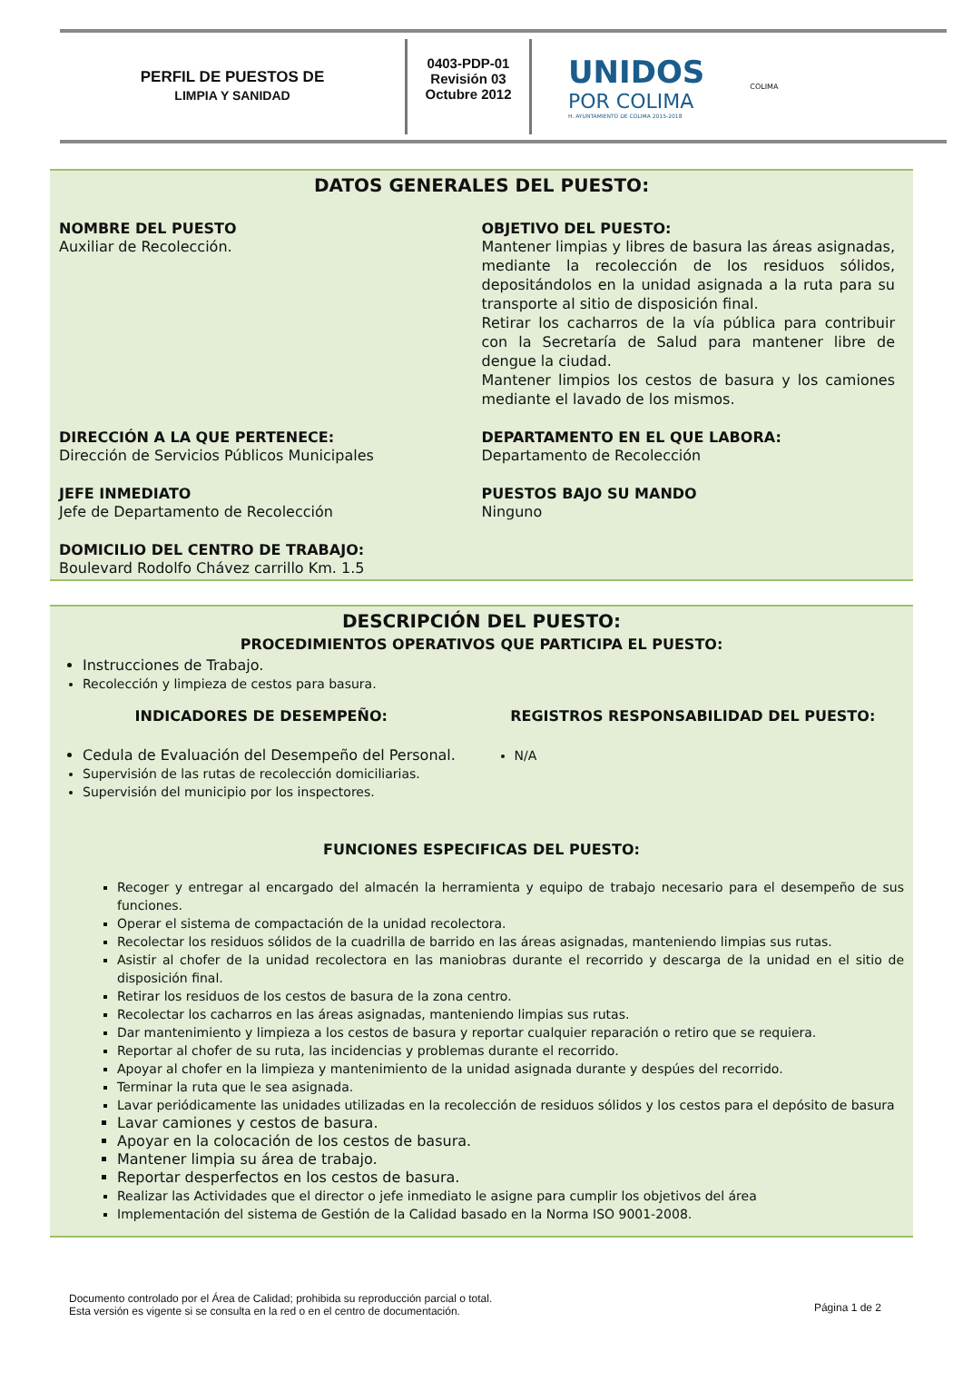PERFIL DE PUESTOS DE
LIMPIA Y SANIDAD
0403-PDP-01
Revisión 03
Octubre 2012
UNIDOS
POR COLIMA
H. AYUNTAMIENTO DE COLIMA 2015-2018
COLIMA
DATOS GENERALES DEL PUESTO:
NOMBRE DEL PUESTO
Auxiliar de Recolección.
OBJETIVO DEL PUESTO:
Mantener limpias y libres de basura las áreas asignadas, mediante la recolección de los residuos sólidos, depositándolos en la unidad asignada a la ruta para su transporte al sitio de disposición final.
Retirar los cacharros de la vía pública para contribuir con la Secretaría de Salud para mantener libre de dengue la ciudad.
Mantener limpios los cestos de basura y los camiones mediante el lavado de los mismos.
DIRECCIÓN A LA QUE PERTENECE:
Dirección de Servicios Públicos Municipales
DEPARTAMENTO EN EL QUE LABORA:
Departamento de Recolección
JEFE INMEDIATO
Jefe de Departamento de Recolección
PUESTOS BAJO SU MANDO
Ninguno
DOMICILIO DEL CENTRO DE TRABAJO:
Boulevard Rodolfo Chávez carrillo Km. 1.5
DESCRIPCIÓN DEL PUESTO:
PROCEDIMIENTOS OPERATIVOS QUE PARTICIPA EL PUESTO:
Instrucciones de Trabajo.
Recolección y limpieza de cestos para basura.
INDICADORES DE DESEMPEÑO:
Cedula de Evaluación del Desempeño del Personal.
Supervisión de las rutas de recolección domiciliarias.
Supervisión del municipio por los inspectores.
REGISTROS RESPONSABILIDAD DEL PUESTO:
N/A
FUNCIONES ESPECIFICAS DEL PUESTO:
Recoger y entregar al encargado del almacén la herramienta y equipo de trabajo necesario para el desempeño de sus funciones.
Operar el sistema de compactación de la unidad recolectora.
Recolectar los residuos sólidos de la cuadrilla de barrido en las áreas asignadas, manteniendo limpias sus rutas.
Asistir al chofer de la unidad recolectora en las maniobras durante el recorrido y descarga de la unidad en el sitio de disposición final.
Retirar los residuos de los cestos de basura de la zona centro.
Recolectar los cacharros en las áreas asignadas, manteniendo limpias sus rutas.
Dar mantenimiento y limpieza a los cestos de basura y reportar cualquier reparación o retiro que se requiera.
Reportar al chofer de su ruta, las incidencias y problemas durante el recorrido.
Apoyar al chofer en la limpieza y mantenimiento de la unidad asignada durante y despúes del recorrido.
Terminar la ruta que le sea asignada.
Lavar periódicamente las unidades utilizadas en la recolección de residuos sólidos y los cestos para el depósito de basura
Lavar camiones y cestos de basura.
Apoyar en la colocación de los cestos de basura.
Mantener limpia su área de trabajo.
Reportar desperfectos en los cestos de basura.
Realizar las Actividades que el director o jefe inmediato le asigne para cumplir los objetivos del área
Implementación del sistema de Gestión de la Calidad basado en la Norma ISO 9001-2008.
Documento controlado por el Área de Calidad; prohibida su reproducción parcial o total.
Esta versión es vigente si se consulta en la red o en el centro de documentación.
Página 1 de 2